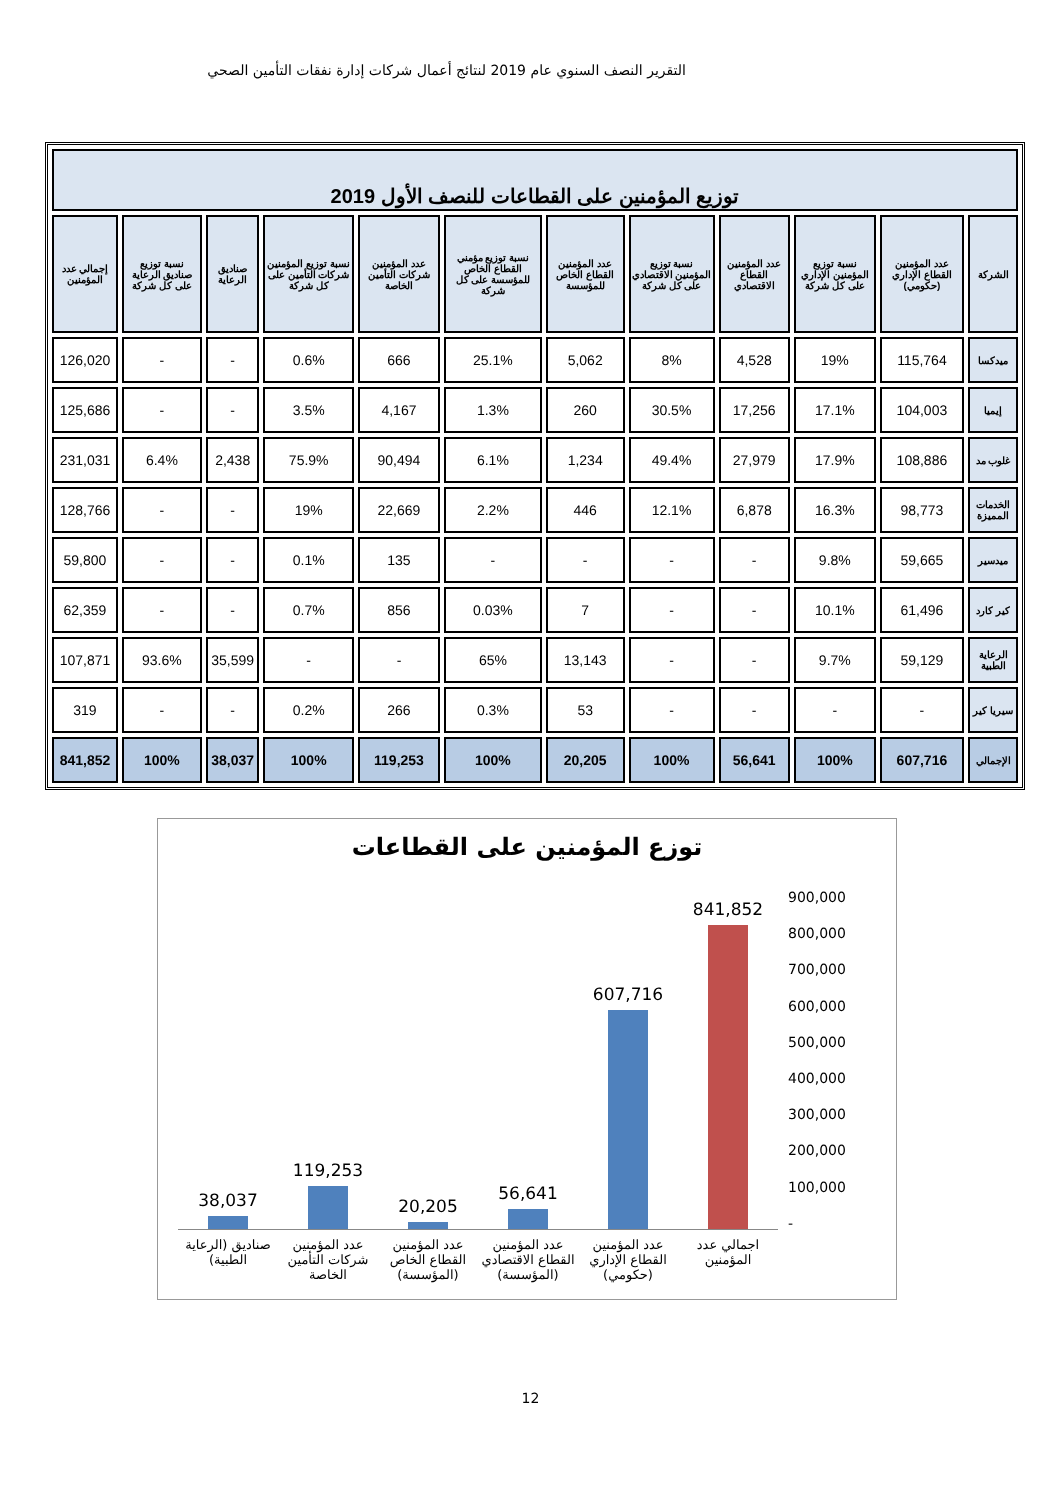التقرير النصف السنوي عام 2019 لنتائج أعمال شركات إدارة نفقات التأمين الصحي
| توزيع المؤمنين على القطاعات للنصف الأول 2019 | | | | | | | | | | | |
| الشركة | عدد المؤمنين القطاع الإداري (حكومي) | نسبة توزيع المؤمنين الإداري على كل شركة | عدد المؤمنين القطاع الاقتصادي | نسبة توزيع المؤمنين الاقتصادي على كل شركة | عدد المؤمنين القطاع الخاص للمؤسسة | نسبة توزيع مؤمني القطاع الخاص للمؤسسة على كل شركة | عدد المؤمنين شركات التأمين الخاصة | نسبة توزيع المؤمنين شركات التأمين على كل شركة | صناديق الرعاية | نسبة توزيع صناديق الرعاية على كل شركة | إجمالي عدد المؤمنين |
| ميدكسا | 115,764 | 19% | 4,528 | 8% | 5,062 | 25.1% | 666 | 0.6% | - | - | 126,020 |
| إيميا | 104,003 | 17.1% | 17,256 | 30.5% | 260 | 1.3% | 4,167 | 3.5% | - | - | 125,686 |
| غلوب مد | 108,886 | 17.9% | 27,979 | 49.4% | 1,234 | 6.1% | 90,494 | 75.9% | 2,438 | 6.4% | 231,031 |
| الخدمات المميزة | 98,773 | 16.3% | 6,878 | 12.1% | 446 | 2.2% | 22,669 | 19% | - | - | 128,766 |
| ميدسير | 59,665 | 9.8% | - | - | - | - | 135 | 0.1% | - | - | 59,800 |
| كير كارد | 61,496 | 10.1% | - | - | 7 | 0.03% | 856 | 0.7% | - | - | 62,359 |
| الرعاية الطبية | 59,129 | 9.7% | - | - | 13,143 | 65% | - | - | 35,599 | 93.6% | 107,871 |
| سيريا كير | - | - | - | - | 53 | 0.3% | 266 | 0.2% | - | - | 319 |
| الإجمالي | 607,716 | 100% | 56,641 | 100% | 20,205 | 100% | 119,253 | 100% | 38,037 | 100% | 841,852 |
توزع المؤمنين على القطاعات
38,037
119,253
20,205
56,641
607,716
841,852
صناديق (الرعاية الطبية) عدد المؤمنين شركات التأمين الخاصة
عدد المؤمنين القطاع الخاص (المؤسسة)
عدد المؤمنين القطاع الاقتصادي (المؤسسة)
عدد المؤمنين القطاع الإداري (حكومي)
اجمالي عدد المؤمنين
900,000
800,000
700,000
600,000
500,000
400,000
300,000
200,000
100,000
-
12